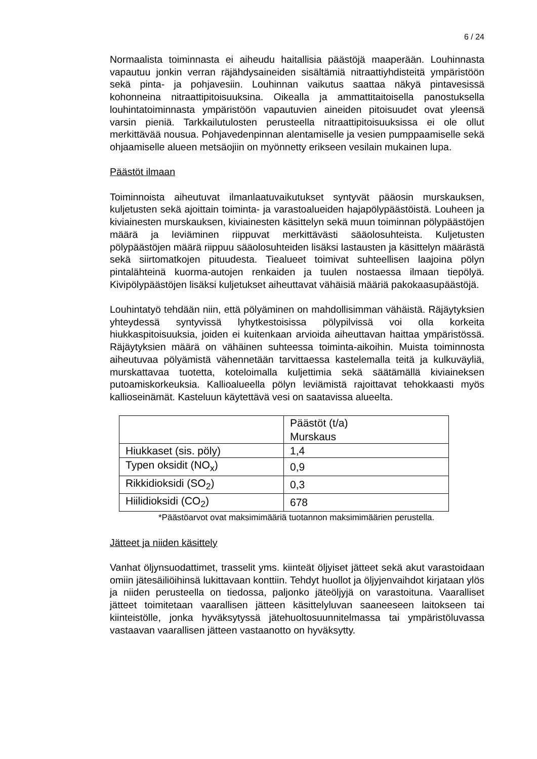6 / 24
Normaalista toiminnasta ei aiheudu haitallisia päästöjä maaperään. Louhinnasta vapautuu jonkin verran räjähdysaineiden sisältämiä nitraattiyhdisteitä ympäristöön sekä pinta- ja pohjavesiin. Louhinnan vaikutus saattaa näkyä pintavesissä kohonneina nitraattipitoisuuksina. Oikealla ja ammattitaitoisella panostuksella louhintatoiminnasta ympäristöön vapautuvien aineiden pitoisuudet ovat yleensä varsin pieniä. Tarkkailutulosten perusteella nitraattipitoisuuksissa ei ole ollut merkittävää nousua. Pohjavedenpinnan alentamiselle ja vesien pumppaamiselle sekä ohjaamiselle alueen metsäojiin on myönnetty erikseen vesilain mukainen lupa.
Päästöt ilmaan
Toiminnoista aiheutuvat ilmanlaatuvaikutukset syntyvät pääosin murskauksen, kuljetusten sekä ajoittain toiminta- ja varastoalueiden hajapölypäästöistä. Louheen ja kiviainesten murskauksen, kiviainesten käsittelyn sekä muun toiminnan pölypäästöjen määrä ja leviäminen riippuvat merkittävästi sääolosuhteista. Kuljetusten pölypäästöjen määrä riippuu sääolosuhteiden lisäksi lastausten ja käsittelyn määrästä sekä siirtomatkojen pituudesta. Tiealueet toimivat suhteellisen laajoina pölyn pintalähteinä kuorma-autojen renkaiden ja tuulen nostaessa ilmaan tiepölyä. Kivipölypäästöjen lisäksi kuljetukset aiheuttavat vähäisiä määriä pakokaasupäästöjä.
Louhintatyö tehdään niin, että pölyäminen on mahdollisimman vähäistä. Räjäytyksien yhteydessä syntyvissä lyhytkestoisissa pölypilvissä voi olla korkeita hiukkaspitoisuuksia, joiden ei kuitenkaan arvioida aiheuttavan haittaa ympäristössä. Räjäytyksien määrä on vähäinen suhteessa toiminta-aikoihin. Muista toiminnosta aiheutuvaa pölyämistä vähennetään tarvittaessa kastelemalla teitä ja kulkuväyliä, murskattavaa tuotetta, koteloimalla kuljettimia sekä säätämällä kiviaineksen putoamiskorkeuksia. Kallioalueella pölyn leviämistä rajoittavat tehokkaasti myös kallioseinämät. Kasteluun käytettävä vesi on saatavissa alueelta.
| | Päästöt (t/a) Murskaus |
| Hiukkaset (sis. pöly) | 1,4 |
| Typen oksidit (NO<sub>x</sub>) | 0,9 |
| Rikkidioksidi (SO<sub>2</sub>) | 0,3 |
| Hiilidioksidi (CO<sub>2</sub>) | 678 |
*Päästöarvot ovat maksimimääriä tuotannon maksimimäärien perustella.
Jätteet ja niiden käsittely
Vanhat öljynsuodattimet, trasselit yms. kiinteät öljyiset jätteet sekä akut varastoidaan omiin jätesäiliöihinsä lukittavaan konttiin. Tehdyt huollot ja öljyjenvaihdot kirjataan ylös ja niiden perusteella on tiedossa, paljonko jäteöljyjä on varastoituna. Vaaralliset jätteet toimitetaan vaarallisen jätteen käsittelyluvan saaneeseen laitokseen tai kiinteistölle, jonka hyväksytyssä jätehuoltosuunnitelmassa tai ympäristöluvassa vastaavan vaarallisen jätteen vastaanotto on hyväksytty.